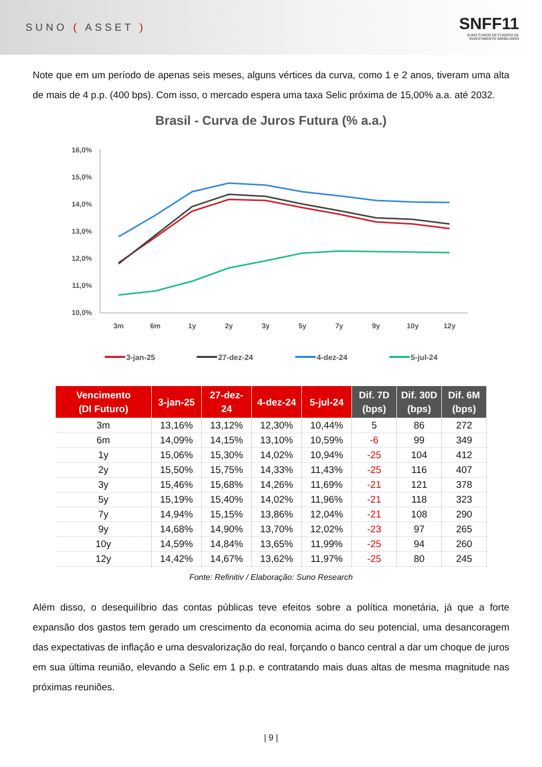SUNO ( ASSET )
SNFF11
SUNO FUNDO DE FUNDOS DE
INVESTIMENTO IMOBILIÁRIO
Note que em um período de apenas seis meses, alguns vértices da curva, como 1 e 2 anos, tiveram uma alta de mais de 4 p.p. (400 bps). Com isso, o mercado espera uma taxa Selic próxima de 15,00% a.a. até 2032.
Brasil - Curva de Juros Futura (% a.a.)
16,0%
15,0%
14,0%
13,0%
12,0%
11,0%
10,0%
3m
6m
1y
2y
3y
5y
7y
9y
10y
12y
3-jan-25
27-dez-24
4-dez-24
5-jul-24
| Vencimento (DI Futuro) | 3-jan-25 | 27-dez-24 | 4-dez-24 | 5-jul-24 | Dif. 7D (bps) | Dif. 30D (bps) | Dif. 6M (bps) |
| --- | --- | --- | --- | --- | --- | --- | --- |
| 3m | 13,16% | 13,12% | 12,30% | 10,44% | 5 | 86 | 272 |
| 6m | 14,09% | 14,15% | 13,10% | 10,59% | -6 | 99 | 349 |
| 1y | 15,06% | 15,30% | 14,02% | 10,94% | -25 | 104 | 412 |
| 2y | 15,50% | 15,75% | 14,33% | 11,43% | -25 | 116 | 407 |
| 3y | 15,46% | 15,68% | 14,26% | 11,69% | -21 | 121 | 378 |
| 5y | 15,19% | 15,40% | 14,02% | 11,96% | -21 | 118 | 323 |
| 7y | 14,94% | 15,15% | 13,86% | 12,04% | -21 | 108 | 290 |
| 9y | 14,68% | 14,90% | 13,70% | 12,02% | -23 | 97 | 265 |
| 10y | 14,59% | 14,84% | 13,65% | 11,99% | -25 | 94 | 260 |
| 12y | 14,42% | 14,67% | 13,62% | 11,97% | -25 | 80 | 245 |
Fonte: Refinitiv / Elaboração: Suno Research
Além disso, o desequilíbrio das contas públicas teve efeitos sobre a política monetária, já que a forte expansão dos gastos tem gerado um crescimento da economia acima do seu potencial, uma desancoragem das expectativas de inflação e uma desvalorização do real, forçando o banco central a dar um choque de juros em sua última reunião, elevando a Selic em 1 p.p. e contratando mais duas altas de mesma magnitude nas próximas reuniões.
| 9 |